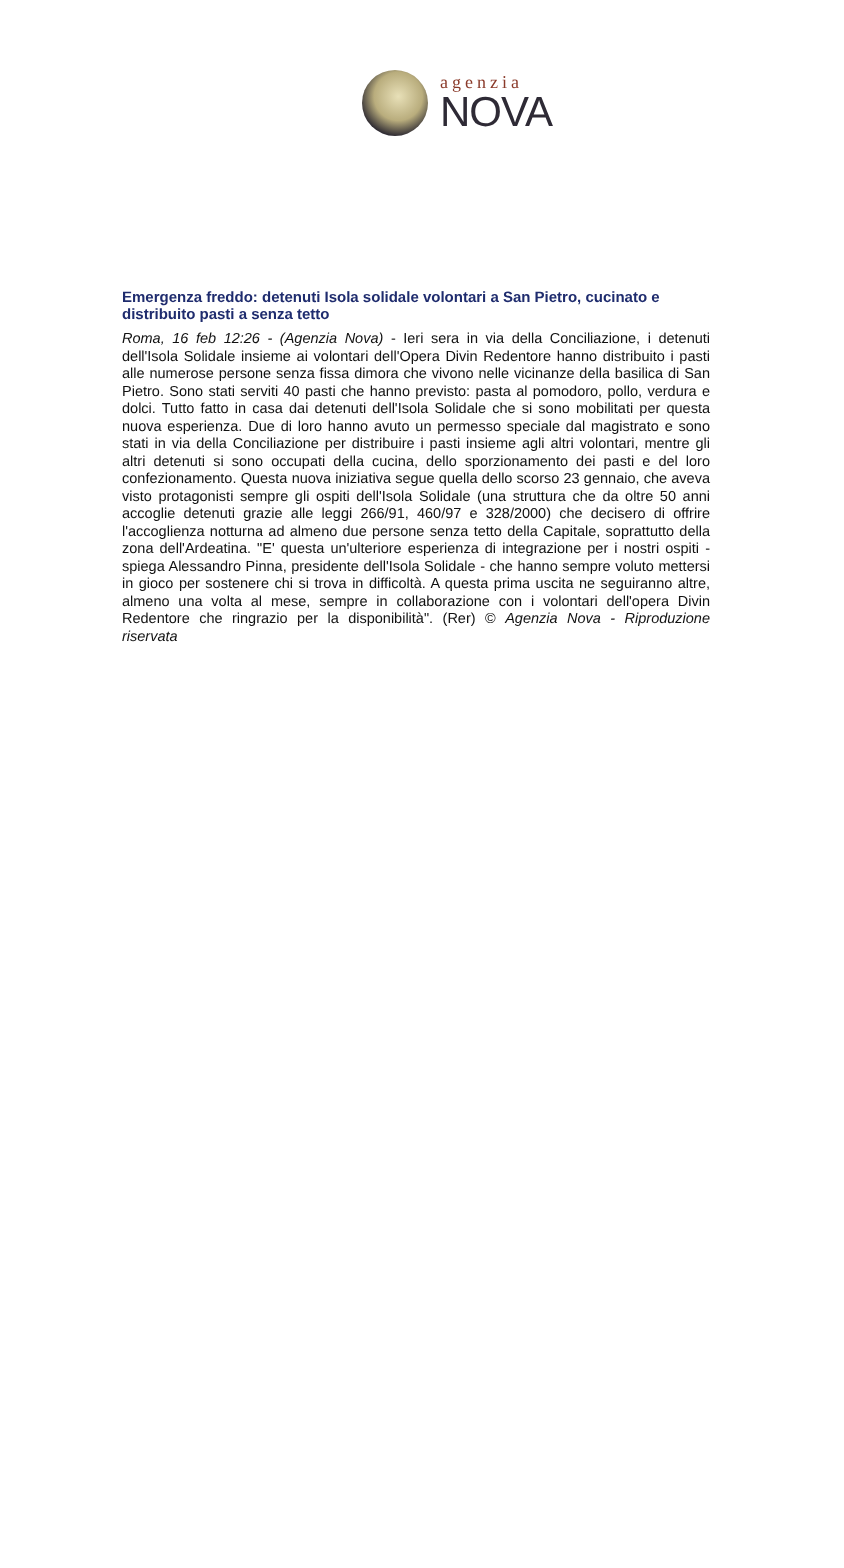agenzia
NOVA
Emergenza freddo: detenuti Isola solidale volontari a San Pietro, cucinato e distribuito pasti a senza tetto
Roma, 16 feb 12:26 - (Agenzia Nova) - Ieri sera in via della Conciliazione, i detenuti dell'Isola Solidale insieme ai volontari dell'Opera Divin Redentore hanno distribuito i pasti alle numerose persone senza fissa dimora che vivono nelle vicinanze della basilica di San Pietro. Sono stati serviti 40 pasti che hanno previsto: pasta al pomodoro, pollo, verdura e dolci. Tutto fatto in casa dai detenuti dell'Isola Solidale che si sono mobilitati per questa nuova esperienza. Due di loro hanno avuto un permesso speciale dal magistrato e sono stati in via della Conciliazione per distribuire i pasti insieme agli altri volontari, mentre gli altri detenuti si sono occupati della cucina, dello sporzionamento dei pasti e del loro confezionamento. Questa nuova iniziativa segue quella dello scorso 23 gennaio, che aveva visto protagonisti sempre gli ospiti dell'Isola Solidale (una struttura che da oltre 50 anni accoglie detenuti grazie alle leggi 266/91, 460/97 e 328/2000) che decisero di offrire l'accoglienza notturna ad almeno due persone senza tetto della Capitale, soprattutto della zona dell'Ardeatina. "E' questa un'ulteriore esperienza di integrazione per i nostri ospiti - spiega Alessandro Pinna, presidente dell'Isola Solidale - che hanno sempre voluto mettersi in gioco per sostenere chi si trova in difficoltà. A questa prima uscita ne seguiranno altre, almeno una volta al mese, sempre in collaborazione con i volontari dell'opera Divin Redentore che ringrazio per la disponibilità". (Rer) © Agenzia Nova - Riproduzione riservata